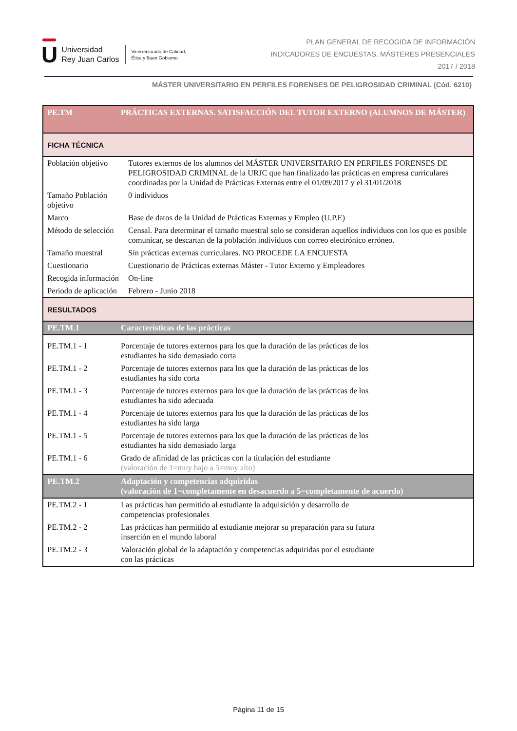U
Universidad
Rey Juan Carlos
Vicerrectorado de Calidad,
Ética y Buen Gobierno
PLAN GENERAL DE RECOGIDA DE INFORMACIÓN
INDICADORES DE ENCUESTAS. MÁSTERES PRESENCIALES
2017 / 2018
MÁSTER UNIVERSITARIO EN PERFILES FORENSES DE PELIGROSIDAD CRIMINAL (Cód. 6210)
| PE.TM | PRÁCTICAS EXTERNAS. SATISFACCIÓN DEL TUTOR EXTERNO (ALUMNOS DE MÁSTER) | |
| FICHA TÉCNICA | | |
| Población objetivo | | Tutores externos de los alumnos del MÁSTER UNIVERSITARIO EN PERFILES FORENSES DE PELIGROSIDAD CRIMINAL de la URJC que han finalizado las prácticas en empresa curriculares coordinadas por la Unidad de Prácticas Externas entre el 01/09/2017 y el 31/01/2018 |
| Tamaño Población objetivo | | 0 individuos |
| Marco | | Base de datos de la Unidad de Prácticas Externas y Empleo (U.P.E) |
| Método de selección | | Censal. Para determinar el tamaño muestral solo se consideran aquellos individuos con los que es posible comunicar, se descartan de la población individuos con correo electrónico erróneo. |
| Tamaño muestral | | Sin prácticas externas curriculares. NO PROCEDE LA ENCUESTA |
| Cuestionario | | Cuestionario de Prácticas externas Máster - Tutor Externo y Empleadores |
| Recogida información | | On-line |
| Periodo de aplicación | | Febrero - Junio 2018 |
| RESULTADOS | | |
| PE.TM.1 | Características de las prácticas | |
| PE.TM.1 - 1 | Porcentaje de tutores externos para los que la duración de las prácticas de los estudiantes ha sido demasiado corta | |
| PE.TM.1 - 2 | Porcentaje de tutores externos para los que la duración de las prácticas de los estudiantes ha sido corta | |
| PE.TM.1 - 3 | Porcentaje de tutores externos para los que la duración de las prácticas de los estudiantes ha sido adecuada | |
| PE.TM.1 - 4 | Porcentaje de tutores externos para los que la duración de las prácticas de los estudiantes ha sido larga | |
| PE.TM.1 - 5 | Porcentaje de tutores externos para los que la duración de las prácticas de los estudiantes ha sido demasiado larga | |
| PE.TM.1 - 6 | Grado de afinidad de las prácticas con la titulación del estudiante (valoración de 1=muy bajo a 5=muy alto) | |
| PE.TM.2 | Adaptación y competencias adquiridas (valoración de 1=completamente en desacuerdo a 5=completamente de acuerdo) | |
| PE.TM.2 - 1 | Las prácticas han permitido al estudiante la adquisición y desarrollo de competencias profesionales | |
| PE.TM.2 - 2 | Las prácticas han permitido al estudiante mejorar su preparación para su futura inserción en el mundo laboral | |
| PE.TM.2 - 3 | Valoración global de la adaptación y competencias adquiridas por el estudiante con las prácticas | |
Página 11 de 15